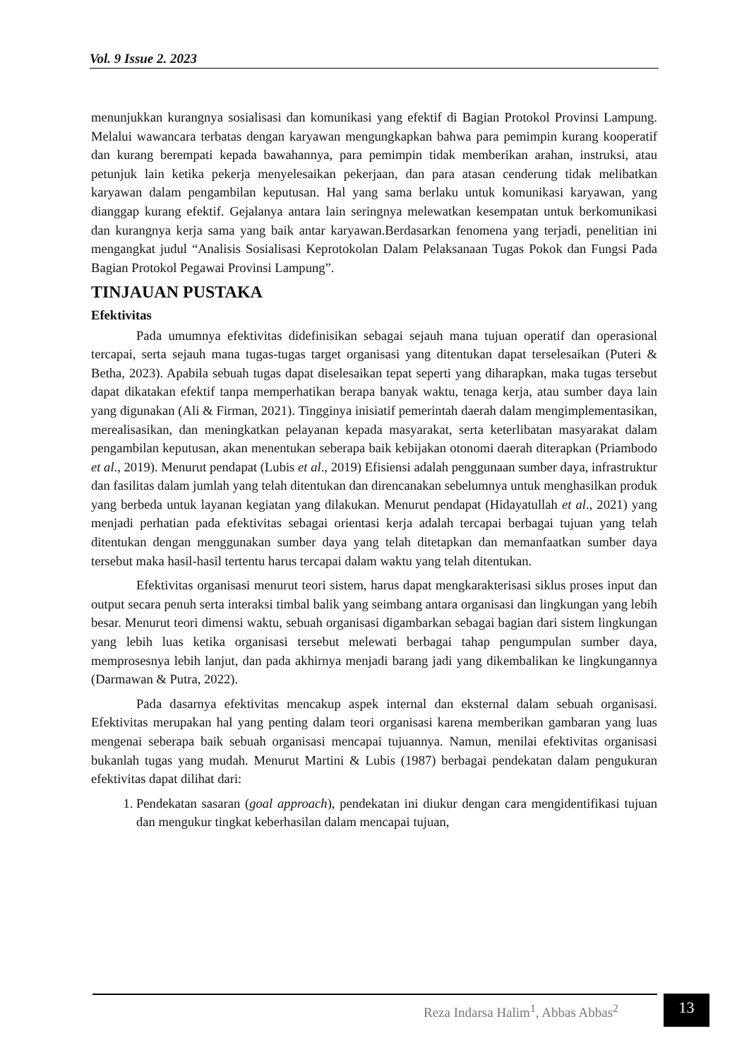Vol. 9 Issue 2. 2023
menunjukkan kurangnya sosialisasi dan komunikasi yang efektif di Bagian Protokol Provinsi Lampung. Melalui wawancara terbatas dengan karyawan mengungkapkan bahwa para pemimpin kurang kooperatif dan kurang berempati kepada bawahannya, para pemimpin tidak memberikan arahan, instruksi, atau petunjuk lain ketika pekerja menyelesaikan pekerjaan, dan para atasan cenderung tidak melibatkan karyawan dalam pengambilan keputusan. Hal yang sama berlaku untuk komunikasi karyawan, yang dianggap kurang efektif. Gejalanya antara lain seringnya melewatkan kesempatan untuk berkomunikasi dan kurangnya kerja sama yang baik antar karyawan.Berdasarkan fenomena yang terjadi, penelitian ini mengangkat judul “Analisis Sosialisasi Keprotokolan Dalam Pelaksanaan Tugas Pokok dan Fungsi Pada Bagian Protokol Pegawai Provinsi Lampung”.
TINJAUAN PUSTAKA
Efektivitas
Pada umumnya efektivitas didefinisikan sebagai sejauh mana tujuan operatif dan operasional tercapai, serta sejauh mana tugas-tugas target organisasi yang ditentukan dapat terselesaikan (Puteri & Betha, 2023). Apabila sebuah tugas dapat diselesaikan tepat seperti yang diharapkan, maka tugas tersebut dapat dikatakan efektif tanpa memperhatikan berapa banyak waktu, tenaga kerja, atau sumber daya lain yang digunakan (Ali & Firman, 2021). Tingginya inisiatif pemerintah daerah dalam mengimplementasikan, merealisasikan, dan meningkatkan pelayanan kepada masyarakat, serta keterlibatan masyarakat dalam pengambilan keputusan, akan menentukan seberapa baik kebijakan otonomi daerah diterapkan (Priambodo et al., 2019). Menurut pendapat (Lubis et al., 2019) Efisiensi adalah penggunaan sumber daya, infrastruktur dan fasilitas dalam jumlah yang telah ditentukan dan direncanakan sebelumnya untuk menghasilkan produk yang berbeda untuk layanan kegiatan yang dilakukan. Menurut pendapat (Hidayatullah et al., 2021) yang menjadi perhatian pada efektivitas sebagai orientasi kerja adalah tercapai berbagai tujuan yang telah ditentukan dengan menggunakan sumber daya yang telah ditetapkan dan memanfaatkan sumber daya tersebut maka hasil-hasil tertentu harus tercapai dalam waktu yang telah ditentukan.
Efektivitas organisasi menurut teori sistem, harus dapat mengkarakterisasi siklus proses input dan output secara penuh serta interaksi timbal balik yang seimbang antara organisasi dan lingkungan yang lebih besar. Menurut teori dimensi waktu, sebuah organisasi digambarkan sebagai bagian dari sistem lingkungan yang lebih luas ketika organisasi tersebut melewati berbagai tahap pengumpulan sumber daya, memprosesnya lebih lanjut, dan pada akhirnya menjadi barang jadi yang dikembalikan ke lingkungannya (Darmawan & Putra, 2022).
Pada dasarnya efektivitas mencakup aspek internal dan eksternal dalam sebuah organisasi. Efektivitas merupakan hal yang penting dalam teori organisasi karena memberikan gambaran yang luas mengenai seberapa baik sebuah organisasi mencapai tujuannya. Namun, menilai efektivitas organisasi bukanlah tugas yang mudah. Menurut Martini & Lubis (1987) berbagai pendekatan dalam pengukuran efektivitas dapat dilihat dari:
1. Pendekatan sasaran (goal approach), pendekatan ini diukur dengan cara mengidentifikasi tujuan dan mengukur tingkat keberhasilan dalam mencapai tujuan,
Reza Indarsa Halim<sup>1</sup>, Abbas Abbas<sup>2</sup>
13